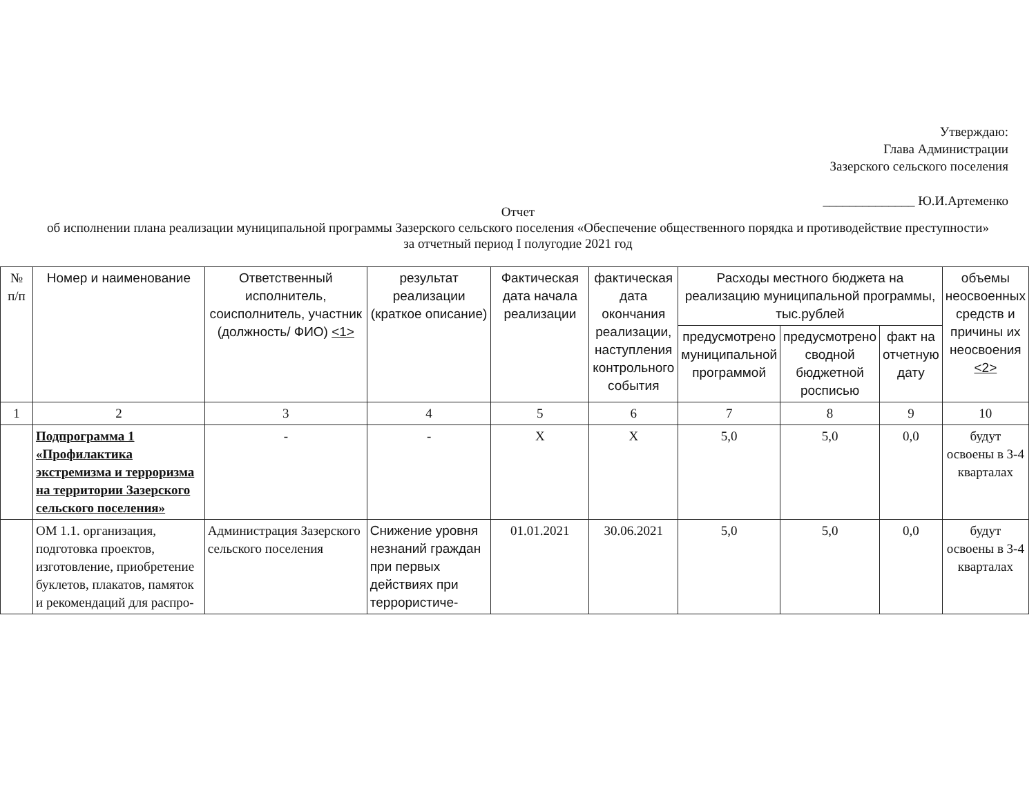Утверждаю:
Глава Администрации
Зазерского сельского поселения
______________ Ю.И.Артеменко
Отчет
об исполнении плана реализации муниципальной программы Зазерского сельского поселения «Обеспечение общественного порядка и противодействие преступности»
за отчетный период I полугодие 2021 год
| № п/п | Номер и наименование | Ответственный исполнитель, соисполнитель, участник (должность/ ФИО) <1> | результат реализации (краткое описание) | Фактическая дата начала реализации | фактическая дата окончания реализации, наступления контрольного события | Расходы местного бюджета на реализацию муниципальной программы, тыс.рублей | | | объемы неосвоенных средств и причины их неосвоения <2> |
| --- | --- | --- | --- | --- | --- | --- | --- | --- | --- |
| | | | | | | предусмотрено муниципальной программой | предусмотрено сводной бюджетной росписью | факт на отчетную дату | |
| 1 | 2 | 3 | 4 | 5 | 6 | 7 | 8 | 9 | 10 |
| | Подпрограмма 1 «Профилактика экстремизма и терроризма на территории Зазерского сельского поселения» | - | - | X | X | 5,0 | 5,0 | 0,0 | будут освоены в 3-4 кварталах |
| | ОМ 1.1. организация, подготовка проектов, изготовление, приобретение буклетов, плакатов, памяток и рекомендаций для распро- | Администрация Зазерского сельского поселения | Снижение уровня незнаний граждан при первых действиях при террористиче- | 01.01.2021 | 30.06.2021 | 5,0 | 5,0 | 0,0 | будут освоены в 3-4 кварталах |